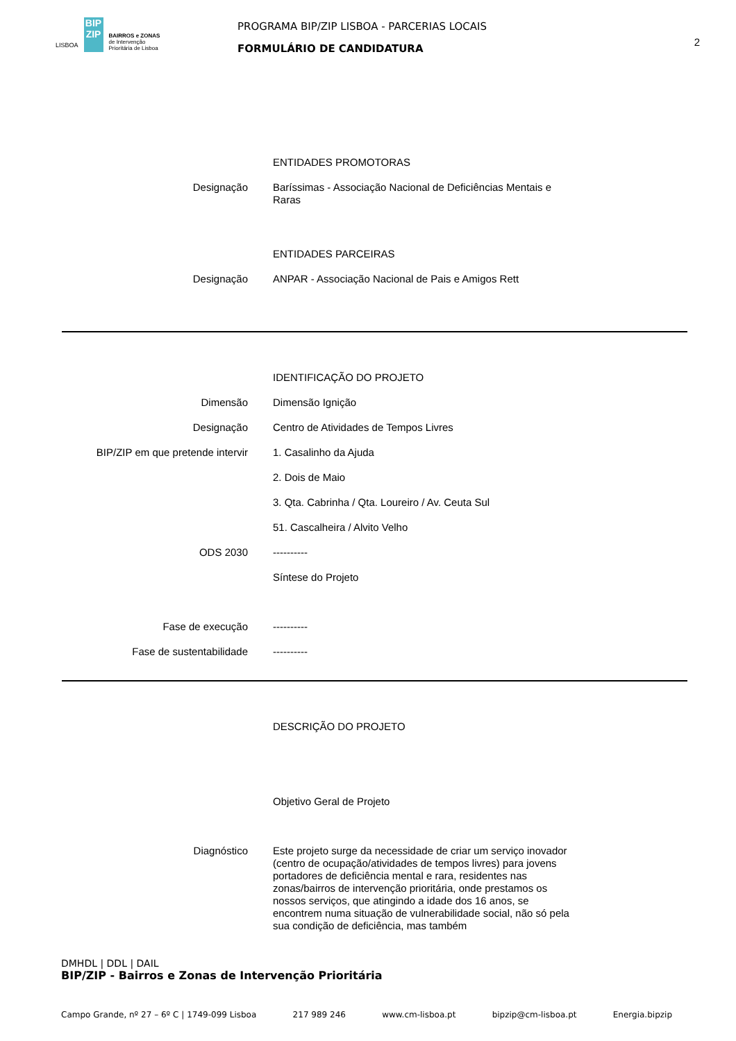LISBOA
BIP ZIP
BAIRROS e ZONAS
de Intervenção
Prioritária de Lisboa
PROGRAMA BIP/ZIP LISBOA - PARCERIAS LOCAIS
FORMULÁRIO DE CANDIDATURA
2
ENTIDADES PROMOTORAS
Designação Baríssimas - Associação Nacional de Deficiências Mentais e Raras
ENTIDADES PARCEIRAS
Designação ANPAR - Associação Nacional de Pais e Amigos Rett
IDENTIFICAÇÃO DO PROJETO
Dimensão Dimensão Ignição
Designação Centro de Atividades de Tempos Livres
BIP/ZIP em que pretende intervir 1. Casalinho da Ajuda
2. Dois de Maio
3. Qta. Cabrinha / Qta. Loureiro / Av. Ceuta Sul
51. Cascalheira / Alvito Velho
ODS 2030 ----------
Síntese do Projeto
Fase de execução ----------
Fase de sustentabilidade ----------
DESCRIÇÃO DO PROJETO
Objetivo Geral de Projeto
Diagnóstico Este projeto surge da necessidade de criar um serviço inovador (centro de ocupação/atividades de tempos livres) para jovens portadores de deficiência mental e rara, residentes nas zonas/bairros de intervenção prioritária, onde prestamos os nossos serviços, que atingindo a idade dos 16 anos, se encontrem numa situação de vulnerabilidade social, não só pela sua condição de deficiência, mas também
DMHDL | DDL | DAIL
BIP/ZIP - Bairros e Zonas de Intervenção Prioritária
Campo Grande, nº 27 – 6º C | 1749-099 Lisboa 217 989 246 www.cm-lisboa.pt bipzip@cm-lisboa.pt Energia.bipzip